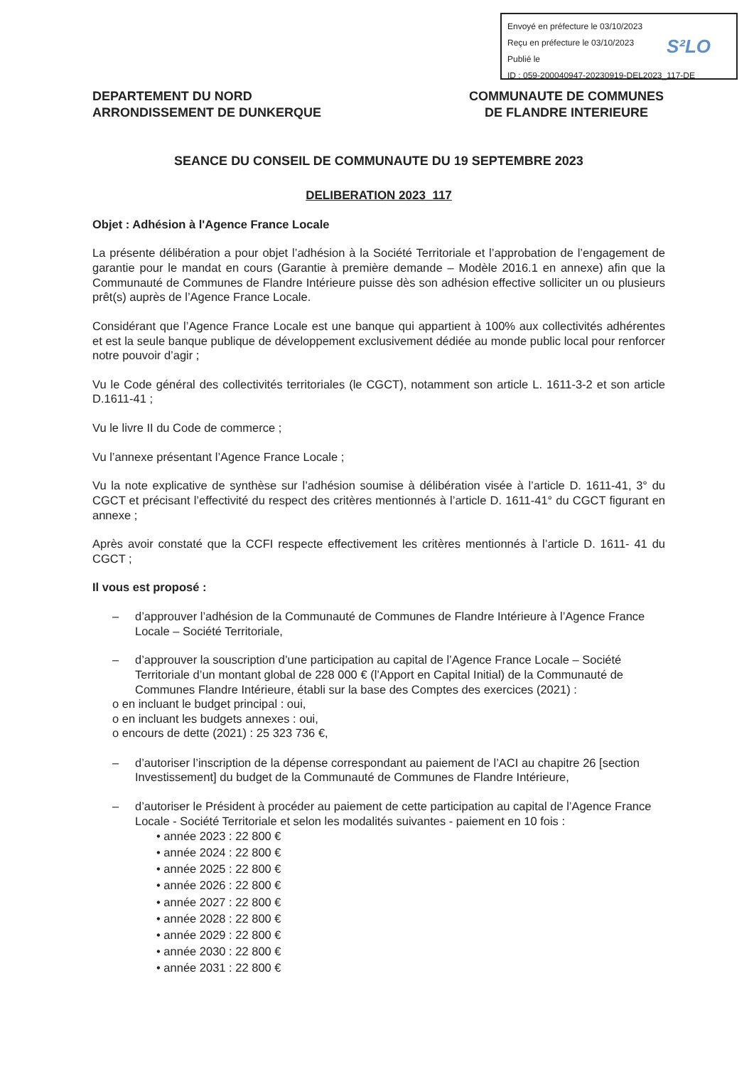Envoyé en préfecture le 03/10/2023
Reçu en préfecture le 03/10/2023
Publié le
ID : 059-200040947-20230919-DEL2023_117-DE
S²LO
DEPARTEMENT DU NORD
ARRONDISSEMENT DE DUNKERQUE
COMMUNAUTE DE COMMUNES
DE FLANDRE INTERIEURE
SEANCE DU CONSEIL DE COMMUNAUTE DU 19 SEPTEMBRE 2023
DELIBERATION 2023_117
Objet : Adhésion à l'Agence France Locale
La présente délibération a pour objet l’adhésion à la Société Territoriale et l’approbation de l’engagement de garantie pour le mandat en cours (Garantie à première demande – Modèle 2016.1 en annexe) afin que la Communauté de Communes de Flandre Intérieure puisse dès son adhésion effective solliciter un ou plusieurs prêt(s) auprès de l’Agence France Locale.
Considérant que l’Agence France Locale est une banque qui appartient à 100% aux collectivités adhérentes et est la seule banque publique de développement exclusivement dédiée au monde public local pour renforcer notre pouvoir d’agir ;
Vu le Code général des collectivités territoriales (le CGCT), notamment son article L. 1611-3-2 et son article D.1611-41 ;
Vu le livre II du Code de commerce ;
Vu l’annexe présentant l’Agence France Locale ;
Vu la note explicative de synthèse sur l’adhésion soumise à délibération visée à l’article D. 1611-41, 3° du CGCT et précisant l’effectivité du respect des critères mentionnés à l’article D. 1611-41° du CGCT figurant en annexe ;
Après avoir constaté que la CCFI respecte effectivement les critères mentionnés à l’article D. 1611- 41 du CGCT ;
Il vous est proposé :
– d’approuver l’adhésion de la Communauté de Communes de Flandre Intérieure à l’Agence France Locale – Société Territoriale,
– d’approuver la souscription d’une participation au capital de l’Agence France Locale – Société Territoriale d’un montant global de 228 000 € (l’Apport en Capital Initial) de la Communauté de Communes Flandre Intérieure, établi sur la base des Comptes des exercices (2021) :
o en incluant le budget principal : oui,
o en incluant les budgets annexes : oui,
o encours de dette (2021) : 25 323 736 €,
– d’autoriser l’inscription de la dépense correspondant au paiement de l’ACI au chapitre 26 [section Investissement] du budget de la Communauté de Communes de Flandre Intérieure,
– d’autoriser le Président à procéder au paiement de cette participation au capital de l’Agence France Locale - Société Territoriale et selon les modalités suivantes - paiement en 10 fois :
• année 2023 : 22 800 €
• année 2024 : 22 800 €
• année 2025 : 22 800 €
• année 2026 : 22 800 €
• année 2027 : 22 800 €
• année 2028 : 22 800 €
• année 2029 : 22 800 €
• année 2030 : 22 800 €
• année 2031 : 22 800 €